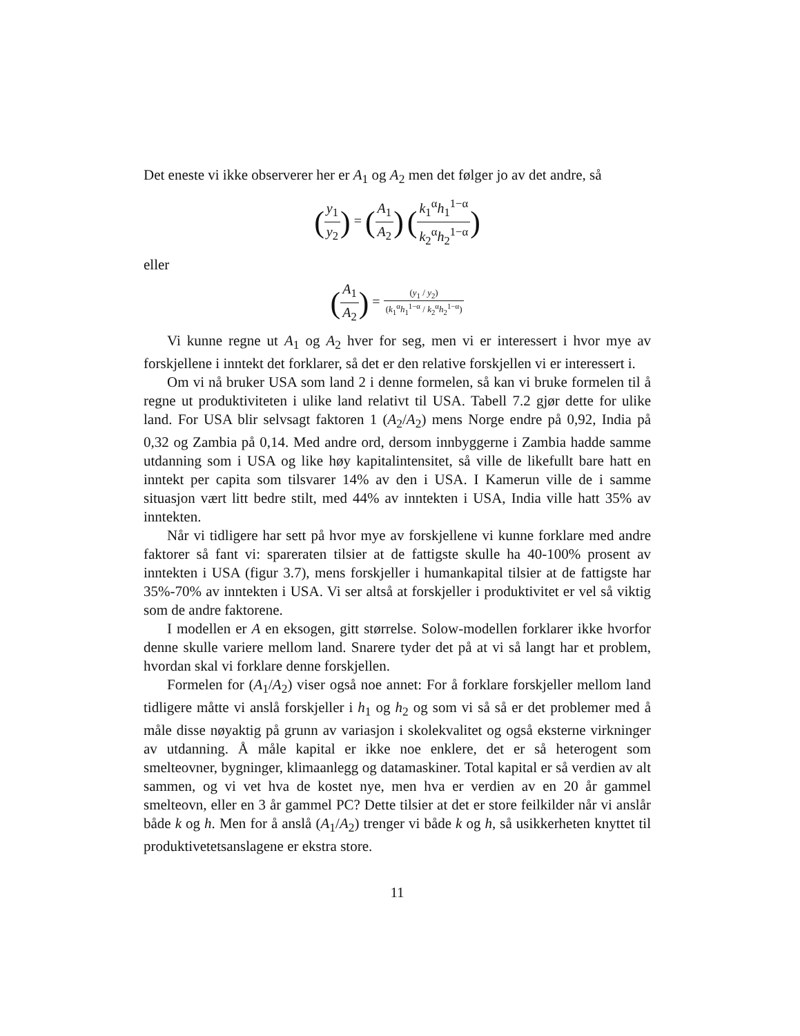Det eneste vi ikke observerer her er A<sub>1</sub> og A<sub>2</sub> men det følger jo av det andre, så
(y<sub>1</sub> y<sub>2</sub>) = (A<sub>1</sub> A<sub>2</sub>) (k<sub>1</sub><sup>α</sup>h<sub>1</sub><sup>1−α</sup> k<sub>2</sub><sup>α</sup>h<sub>2</sub><sup>1−α</sup>)
eller
(A<sub>1</sub> A<sub>2</sub>) = (y<sub>1</sub> / y<sub>2</sub>) (k<sub>1</sub><sup>α</sup>h<sub>1</sub><sup>1−α</sup> / k<sub>2</sub><sup>α</sup>h<sub>2</sub><sup>1−α</sup>)
Vi kunne regne ut A<sub>1</sub> og A<sub>2</sub> hver for seg, men vi er interessert i hvor mye av forskjellene i inntekt det forklarer, så det er den relative forskjellen vi er interessert i.
Om vi nå bruker USA som land 2 i denne formelen, så kan vi bruke formelen til å regne ut produktiviteten i ulike land relativt til USA. Tabell 7.2 gjør dette for ulike land. For USA blir selvsagt faktoren 1 (A<sub>2</sub>/A<sub>2</sub>) mens Norge endre på 0,92, India på 0,32 og Zambia på 0,14. Med andre ord, dersom innbyggerne i Zambia hadde samme utdanning som i USA og like høy kapitalintensitet, så ville de likefullt bare hatt en inntekt per capita som tilsvarer 14% av den i USA. I Kamerun ville de i samme situasjon vært litt bedre stilt, med 44% av inntekten i USA, India ville hatt 35% av inntekten.
Når vi tidligere har sett på hvor mye av forskjellene vi kunne forklare med andre faktorer så fant vi: spareraten tilsier at de fattigste skulle ha 40-100% prosent av inntekten i USA (figur 3.7), mens forskjeller i humankapital tilsier at de fattigste har 35%-70% av inntekten i USA. Vi ser altså at forskjeller i produktivitet er vel så viktig som de andre faktorene.
I modellen er A en eksogen, gitt størrelse. Solow-modellen forklarer ikke hvorfor denne skulle variere mellom land. Snarere tyder det på at vi så langt har et problem, hvordan skal vi forklare denne forskjellen.
Formelen for (A<sub>1</sub>/A<sub>2</sub>) viser også noe annet: For å forklare forskjeller mellom land tidligere måtte vi anslå forskjeller i h<sub>1</sub> og h<sub>2</sub> og som vi så så er det problemer med å måle disse nøyaktig på grunn av variasjon i skolekvalitet og også eksterne virkninger av utdanning. Å måle kapital er ikke noe enklere, det er så heterogent som smelteovner, bygninger, klimaanlegg og datamaskiner. Total kapital er så verdien av alt sammen, og vi vet hva de kostet nye, men hva er verdien av en 20 år gammel smelteovn, eller en 3 år gammel PC? Dette tilsier at det er store feilkilder når vi anslår både k og h. Men for å anslå (A<sub>1</sub>/A<sub>2</sub>) trenger vi både k og h, så usikkerheten knyttet til produktivetetsanslagene er ekstra store.
11